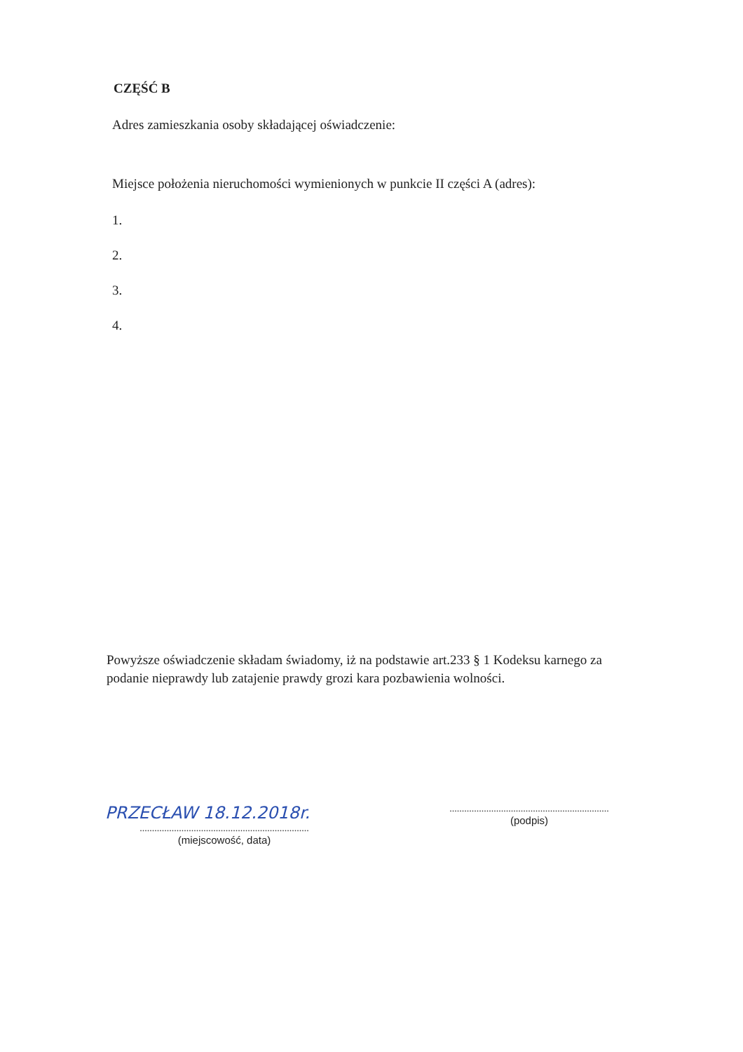CZĘŚĆ B
Adres zamieszkania osoby składającej oświadczenie:
Miejsce położenia nieruchomości wymienionych w punkcie II części A (adres):
1.
2.
3.
4.
Powyższe oświadczenie składam świadomy, iż na podstawie art.233 § 1 Kodeksu karnego za podanie nieprawdy lub zatajenie prawdy grozi kara pozbawienia wolności.
PRZECŁAW 18.12.2018r.
.....................................................................
(miejscowość, data)
.................................................................
(podpis)